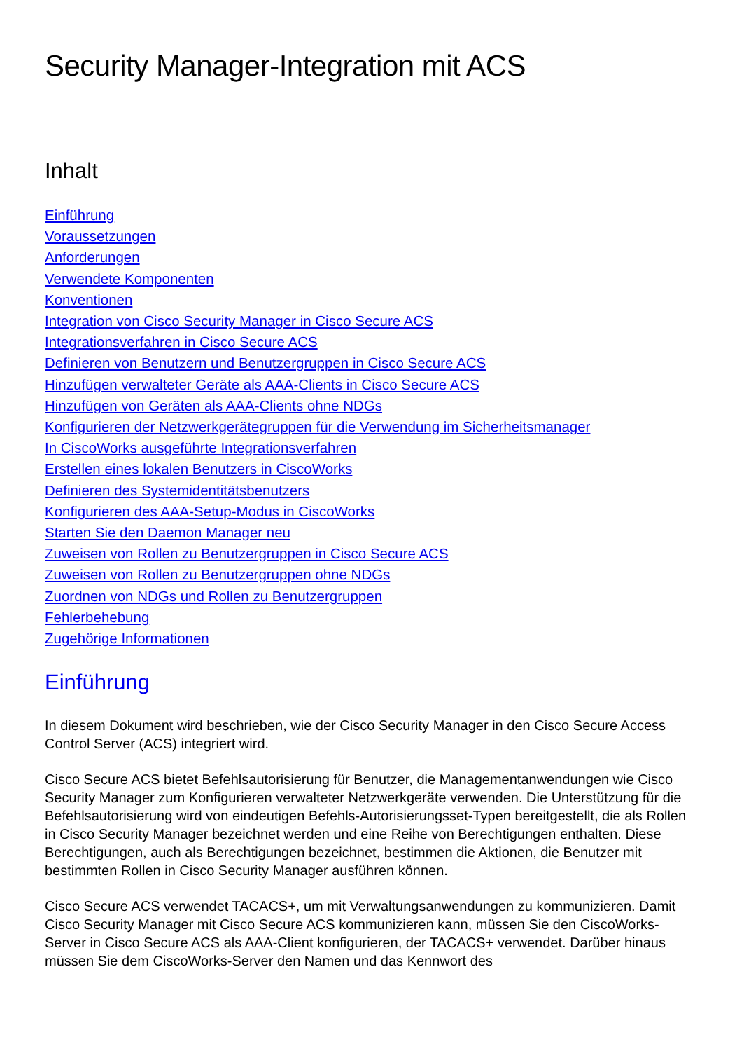Security Manager-Integration mit ACS
Inhalt
Einführung
Voraussetzungen
Anforderungen
Verwendete Komponenten
Konventionen
Integration von Cisco Security Manager in Cisco Secure ACS
Integrationsverfahren in Cisco Secure ACS
Definieren von Benutzern und Benutzergruppen in Cisco Secure ACS
Hinzufügen verwalteter Geräte als AAA-Clients in Cisco Secure ACS
Hinzufügen von Geräten als AAA-Clients ohne NDGs
Konfigurieren der Netzwerkgerätegruppen für die Verwendung im Sicherheitsmanager
In CiscoWorks ausgeführte Integrationsverfahren
Erstellen eines lokalen Benutzers in CiscoWorks
Definieren des Systemidentitätsbenutzers
Konfigurieren des AAA-Setup-Modus in CiscoWorks
Starten Sie den Daemon Manager neu
Zuweisen von Rollen zu Benutzergruppen in Cisco Secure ACS
Zuweisen von Rollen zu Benutzergruppen ohne NDGs
Zuordnen von NDGs und Rollen zu Benutzergruppen
Fehlerbehebung
Zugehörige Informationen
Einführung
In diesem Dokument wird beschrieben, wie der Cisco Security Manager in den Cisco Secure Access Control Server (ACS) integriert wird.
Cisco Secure ACS bietet Befehlsautorisierung für Benutzer, die Managementanwendungen wie Cisco Security Manager zum Konfigurieren verwalteter Netzwerkgeräte verwenden. Die Unterstützung für die Befehlsautorisierung wird von eindeutigen Befehls-Autorisierungsset-Typen bereitgestellt, die als Rollen in Cisco Security Manager bezeichnet werden und eine Reihe von Berechtigungen enthalten. Diese Berechtigungen, auch als Berechtigungen bezeichnet, bestimmen die Aktionen, die Benutzer mit bestimmten Rollen in Cisco Security Manager ausführen können.
Cisco Secure ACS verwendet TACACS+, um mit Verwaltungsanwendungen zu kommunizieren. Damit Cisco Security Manager mit Cisco Secure ACS kommunizieren kann, müssen Sie den CiscoWorks-Server in Cisco Secure ACS als AAA-Client konfigurieren, der TACACS+ verwendet. Darüber hinaus müssen Sie dem CiscoWorks-Server den Namen und das Kennwort des